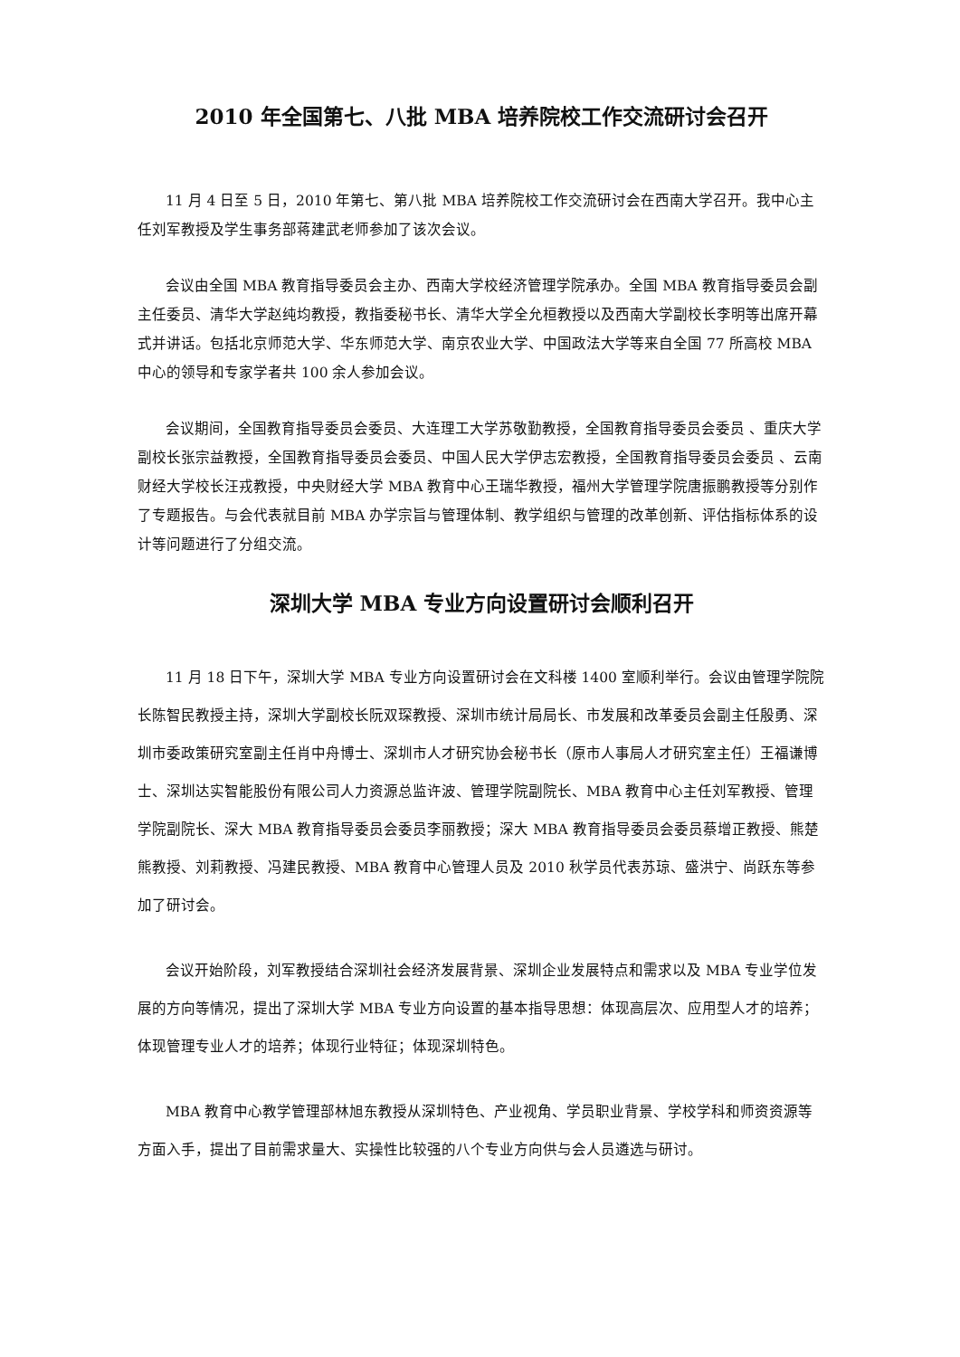2010 年全国第七、八批 MBA 培养院校工作交流研讨会召开
11 月 4 日至 5 日，2010 年第七、第八批 MBA 培养院校工作交流研讨会在西南大学召开。我中心主任刘军教授及学生事务部蒋建武老师参加了该次会议。
会议由全国 MBA 教育指导委员会主办、西南大学校经济管理学院承办。全国 MBA 教育指导委员会副主任委员、清华大学赵纯均教授，教指委秘书长、清华大学全允桓教授以及西南大学副校长李明等出席开幕式并讲话。包括北京师范大学、华东师范大学、南京农业大学、中国政法大学等来自全国 77 所高校 MBA 中心的领导和专家学者共 100 余人参加会议。
会议期间，全国教育指导委员会委员、大连理工大学苏敬勤教授，全国教育指导委员会委员 、重庆大学副校长张宗益教授，全国教育指导委员会委员、中国人民大学伊志宏教授，全国教育指导委员会委员 、云南财经大学校长汪戎教授，中央财经大学 MBA 教育中心王瑞华教授，福州大学管理学院唐振鹏教授等分别作了专题报告。与会代表就目前 MBA 办学宗旨与管理体制、教学组织与管理的改革创新、评估指标体系的设计等问题进行了分组交流。
深圳大学 MBA 专业方向设置研讨会顺利召开
11 月 18 日下午，深圳大学 MBA 专业方向设置研讨会在文科楼 1400 室顺利举行。会议由管理学院院长陈智民教授主持，深圳大学副校长阮双琛教授、深圳市统计局局长、市发展和改革委员会副主任殷勇、深圳市委政策研究室副主任肖中舟博士、深圳市人才研究协会秘书长（原市人事局人才研究室主任）王福谦博士、深圳达实智能股份有限公司人力资源总监许波、管理学院副院长、MBA 教育中心主任刘军教授、管理学院副院长、深大 MBA 教育指导委员会委员李丽教授；深大 MBA 教育指导委员会委员蔡增正教授、熊楚熊教授、刘莉教授、冯建民教授、MBA 教育中心管理人员及 2010 秋学员代表苏琼、盛洪宁、尚跃东等参加了研讨会。
会议开始阶段，刘军教授结合深圳社会经济发展背景、深圳企业发展特点和需求以及 MBA 专业学位发展的方向等情况，提出了深圳大学 MBA 专业方向设置的基本指导思想：体现高层次、应用型人才的培养；体现管理专业人才的培养；体现行业特征；体现深圳特色。
MBA 教育中心教学管理部林旭东教授从深圳特色、产业视角、学员职业背景、学校学科和师资资源等方面入手，提出了目前需求量大、实操性比较强的八个专业方向供与会人员遴选与研讨。